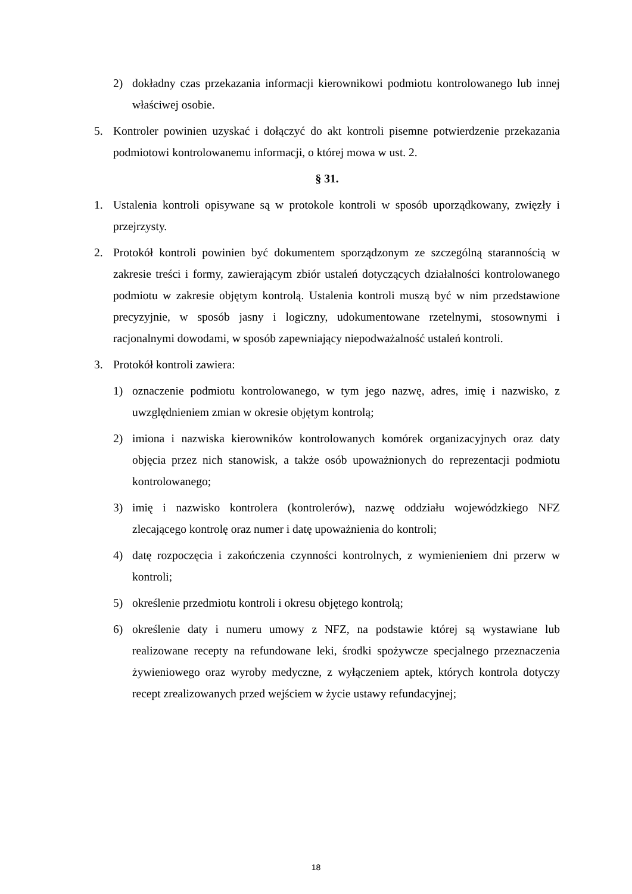2) dokładny czas przekazania informacji kierownikowi podmiotu kontrolowanego lub innej właściwej osobie.
5. Kontroler powinien uzyskać i dołączyć do akt kontroli pisemne potwierdzenie przekazania podmiotowi kontrolowanemu informacji, o której mowa w ust. 2.
§ 31.
1. Ustalenia kontroli opisywane są w protokole kontroli w sposób uporządkowany, zwięzły i przejrzysty.
2. Protokół kontroli powinien być dokumentem sporządzonym ze szczególną starannością w zakresie treści i formy, zawierającym zbiór ustaleń dotyczących działalności kontrolowanego podmiotu w zakresie objętym kontrolą. Ustalenia kontroli muszą być w nim przedstawione precyzyjnie, w sposób jasny i logiczny, udokumentowane rzetelnymi, stosownymi i racjonalnymi dowodami, w sposób zapewniający niepodważalność ustaleń kontroli.
3. Protokół kontroli zawiera:
1) oznaczenie podmiotu kontrolowanego, w tym jego nazwę, adres, imię i nazwisko, z uwzględnieniem zmian w okresie objętym kontrolą;
2) imiona i nazwiska kierowników kontrolowanych komórek organizacyjnych oraz daty objęcia przez nich stanowisk, a także osób upoważnionych do reprezentacji podmiotu kontrolowanego;
3) imię i nazwisko kontrolera (kontrolerów), nazwę oddziału wojewódzkiego NFZ zlecającego kontrolę oraz numer i datę upoważnienia do kontroli;
4) datę rozpoczęcia i zakończenia czynności kontrolnych, z wymienieniem dni przerw w kontroli;
5) określenie przedmiotu kontroli i okresu objętego kontrolą;
6) określenie daty i numeru umowy z NFZ, na podstawie której są wystawiane lub realizowane recepty na refundowane leki, środki spożywcze specjalnego przeznaczenia żywieniowego oraz wyroby medyczne, z wyłączeniem aptek, których kontrola dotyczy recept zrealizowanych przed wejściem w życie ustawy refundacyjnej;
18